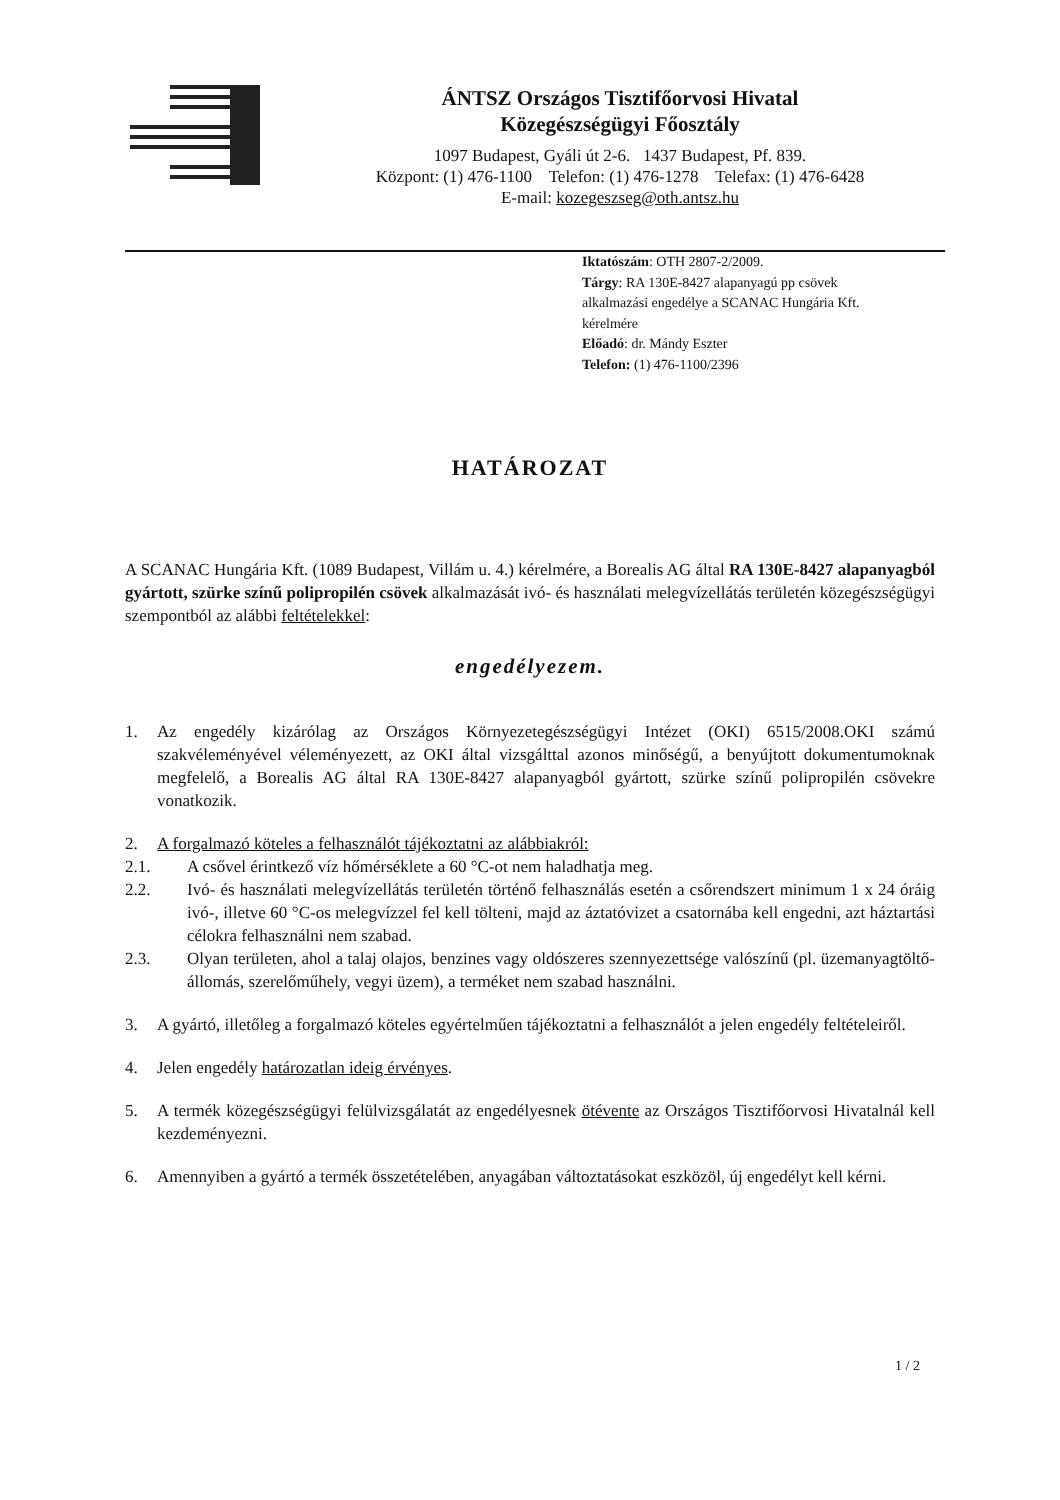ÁNTSZ Országos Tisztifőorvosi Hivatal
Közegészségügyi Főosztály
1097 Budapest, Gyáli út 2-6. 1437 Budapest, Pf. 839.
Központ: (1) 476-1100 Telefon: (1) 476-1278 Telefax: (1) 476-6428
E-mail: kozegeszseg@oth.antsz.hu
Iktatószám: OTH 2807-2/2009.
Tárgy: RA 130E-8427 alapanyagú pp csövek
alkalmazási engedélye a SCANAC Hungária Kft.
kérelmére
Előadó: dr. Mándy Eszter
Telefon: (1) 476-1100/2396
HATÁROZAT
A SCANAC Hungária Kft. (1089 Budapest, Villám u. 4.) kérelmére, a Borealis AG által RA 130E-8427 alapanyagból gyártott, szürke színű polipropilén csövek alkalmazását ivó- és használati melegvízellátás területén közegészségügyi szempontból az alábbi feltételekkel:
engedélyezem.
1. Az engedély kizárólag az Országos Környezetegészségügyi Intézet (OKI) 6515/2008.OKI számú szakvéleményével véleményezett, az OKI által vizsgálttal azonos minőségű, a benyújtott dokumentumoknak megfelelő, a Borealis AG által RA 130E-8427 alapanyagból gyártott, szürke színű polipropilén csövekre vonatkozik.
2. A forgalmazó köteles a felhasználót tájékoztatni az alábbiakról:
2.1. A csővel érintkező víz hőmérséklete a 60 °C-ot nem haladhatja meg.
2.2. Ivó- és használati melegvízellátás területén történő felhasználás esetén a csőrendszert minimum 1 x 24 óráig ivó-, illetve 60 °C-os melegvízzel fel kell tölteni, majd az áztatóvizet a csatornába kell engedni, azt háztartási célokra felhasználni nem szabad.
2.3. Olyan területen, ahol a talaj olajos, benzines vagy oldószeres szennyezettsége valószínű (pl. üzemanyagtöltő-állomás, szerelőműhely, vegyi üzem), a terméket nem szabad használni.
3. A gyártó, illetőleg a forgalmazó köteles egyértelműen tájékoztatni a felhasználót a jelen engedély feltételeiről.
4. Jelen engedély határozatlan ideig érvényes.
5. A termék közegészségügyi felülvizsgálatát az engedélyesnek ötévente az Országos Tisztifőorvosi Hivatalnál kell kezdeményezni.
6. Amennyiben a gyártó a termék összetételében, anyagában változtatásokat eszközöl, új engedélyt kell kérni.
1 / 2